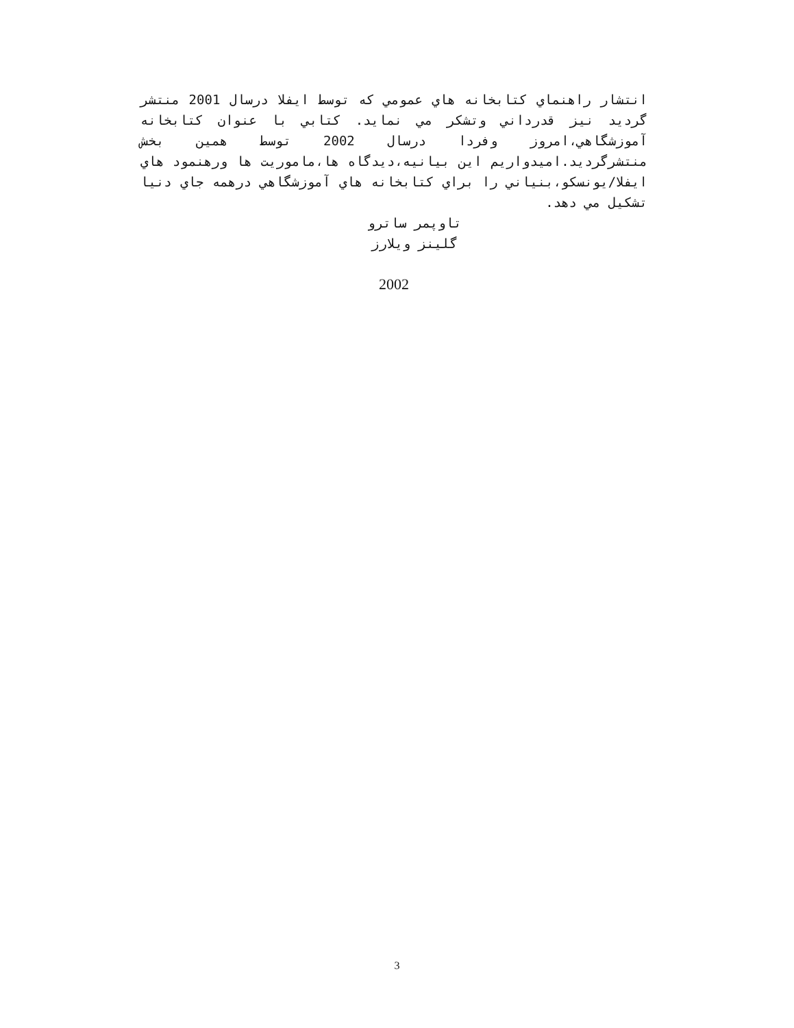انتشار راهنماي كتابخانه هاي عمومي كه توسط ايفلا درسال 2001 منتشر گرديد نيز قدرداني وتشكر مي نمايد. كتابي با عنوان كتابخانه آموزشگاهي،امروز وفردا درسال 2002 توسط همين بخش منتشرگرديد.اميدواريم اين بيانيه،ديدگاه ها،ماموريت ها ورهنمود هاي ايفلا/يونسكو،بنياني را براي كتابخانه هاي آموزشگاهي درهمه جاي دنيا تشكيل مي دهد.
تاوپمر ساترو
گلينز ويلارز
2002
3